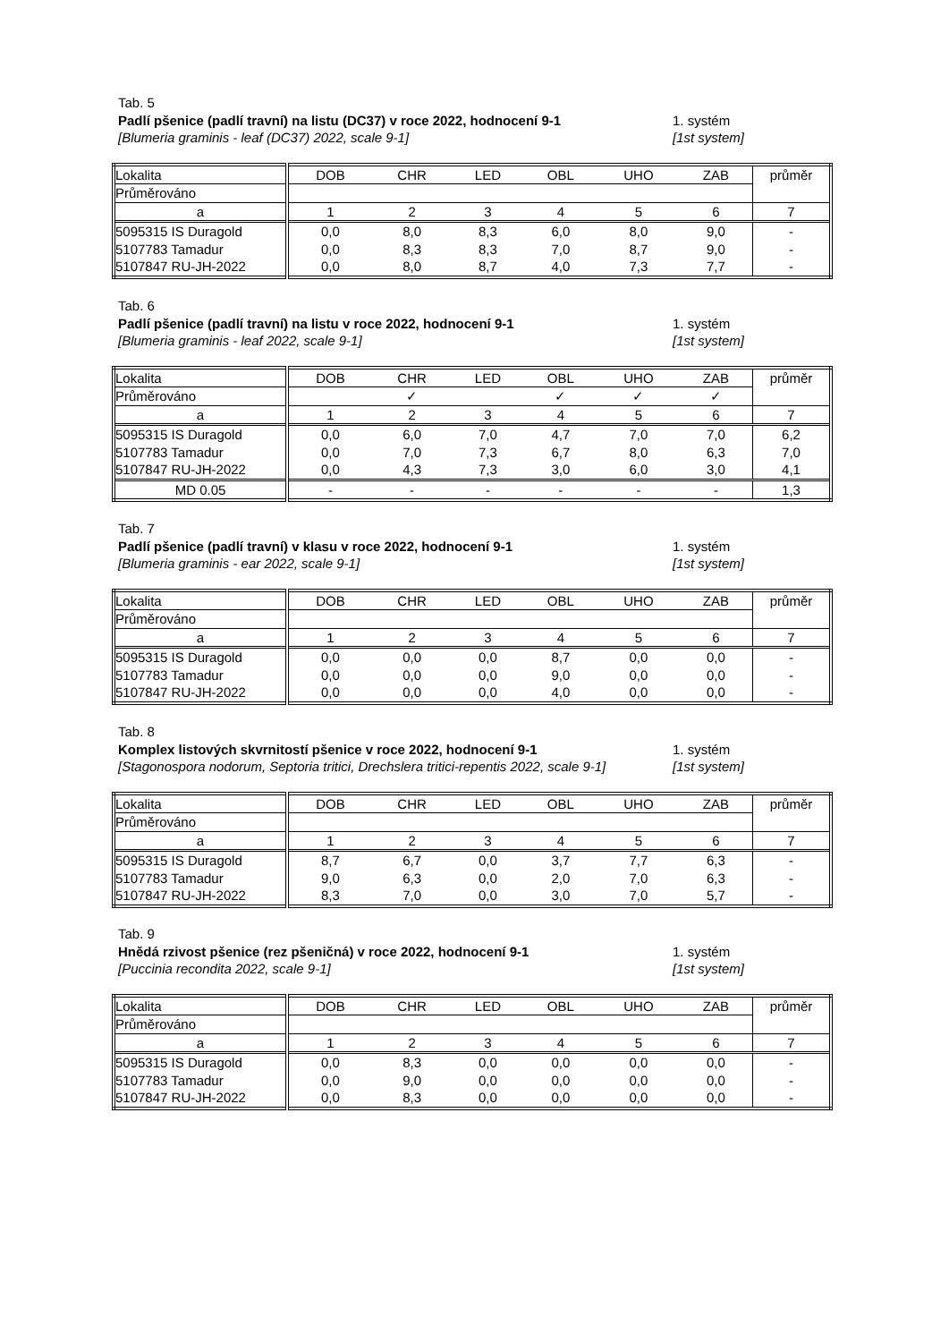Tab. 5
Padlí pšenice (padlí travní) na listu (DC37) v roce 2022, hodnocení 9-1 1. systém
[Blumeria graminis - leaf (DC37) 2022, scale 9-1] [1st system]
| Lokalita | DOB | CHR | LED | OBL | UHO | ZAB | průměr |
| Průměrováno | | | | | | | |
| a | 1 | 2 | 3 | 4 | 5 | 6 | 7 |
| 5095315 IS Duragold | 0,0 | 8,0 | 8,3 | 6,0 | 8,0 | 9,0 | - |
| 5107783 Tamadur | 0,0 | 8,3 | 8,3 | 7,0 | 8,7 | 9,0 | - |
| 5107847 RU-JH-2022 | 0,0 | 8,0 | 8,7 | 4,0 | 7,3 | 7,7 | - |
Tab. 6
Padlí pšenice (padlí travní) na listu v roce 2022, hodnocení 9-1 1. systém
[Blumeria graminis - leaf 2022, scale 9-1] [1st system]
| Lokalita | DOB | CHR | LED | OBL | UHO | ZAB | průměr |
| Průměrováno | | ✓ | | ✓ | ✓ | ✓ | |
| a | 1 | 2 | 3 | 4 | 5 | 6 | 7 |
| 5095315 IS Duragold | 0,0 | 6,0 | 7,0 | 4,7 | 7,0 | 7,0 | 6,2 |
| 5107783 Tamadur | 0,0 | 7,0 | 7,3 | 6,7 | 8,0 | 6,3 | 7,0 |
| 5107847 RU-JH-2022 | 0,0 | 4,3 | 7,3 | 3,0 | 6,0 | 3,0 | 4,1 |
| MD 0.05 | - | - | - | - | - | - | 1,3 |
Tab. 7
Padlí pšenice (padlí travní) v klasu v roce 2022, hodnocení 9-1 1. systém
[Blumeria graminis - ear 2022, scale 9-1] [1st system]
| Lokalita | DOB | CHR | LED | OBL | UHO | ZAB | průměr |
| Průměrováno | | | | | | | |
| a | 1 | 2 | 3 | 4 | 5 | 6 | 7 |
| 5095315 IS Duragold | 0,0 | 0,0 | 0,0 | 8,7 | 0,0 | 0,0 | - |
| 5107783 Tamadur | 0,0 | 0,0 | 0,0 | 9,0 | 0,0 | 0,0 | - |
| 5107847 RU-JH-2022 | 0,0 | 0,0 | 0,0 | 4,0 | 0,0 | 0,0 | - |
Tab. 8
Komplex listových skvrnitostí pšenice v roce 2022, hodnocení 9-1 1. systém
[Stagonospora nodorum, Septoria tritici, Drechslera tritici-repentis 2022, scale 9-1] [1st system]
| Lokalita | DOB | CHR | LED | OBL | UHO | ZAB | průměr |
| Průměrováno | | | | | | | |
| a | 1 | 2 | 3 | 4 | 5 | 6 | 7 |
| 5095315 IS Duragold | 8,7 | 6,7 | 0,0 | 3,7 | 7,7 | 6,3 | - |
| 5107783 Tamadur | 9,0 | 6,3 | 0,0 | 2,0 | 7,0 | 6,3 | - |
| 5107847 RU-JH-2022 | 8,3 | 7,0 | 0,0 | 3,0 | 7,0 | 5,7 | - |
Tab. 9
Hnědá rzivost pšenice (rez pšeničná) v roce 2022, hodnocení 9-1 1. systém
[Puccinia recondita 2022, scale 9-1] [1st system]
| Lokalita | DOB | CHR | LED | OBL | UHO | ZAB | průměr |
| Průměrováno | | | | | | | |
| a | 1 | 2 | 3 | 4 | 5 | 6 | 7 |
| 5095315 IS Duragold | 0,0 | 8,3 | 0,0 | 0,0 | 0,0 | 0,0 | - |
| 5107783 Tamadur | 0,0 | 9,0 | 0,0 | 0,0 | 0,0 | 0,0 | - |
| 5107847 RU-JH-2022 | 0,0 | 8,3 | 0,0 | 0,0 | 0,0 | 0,0 | - |